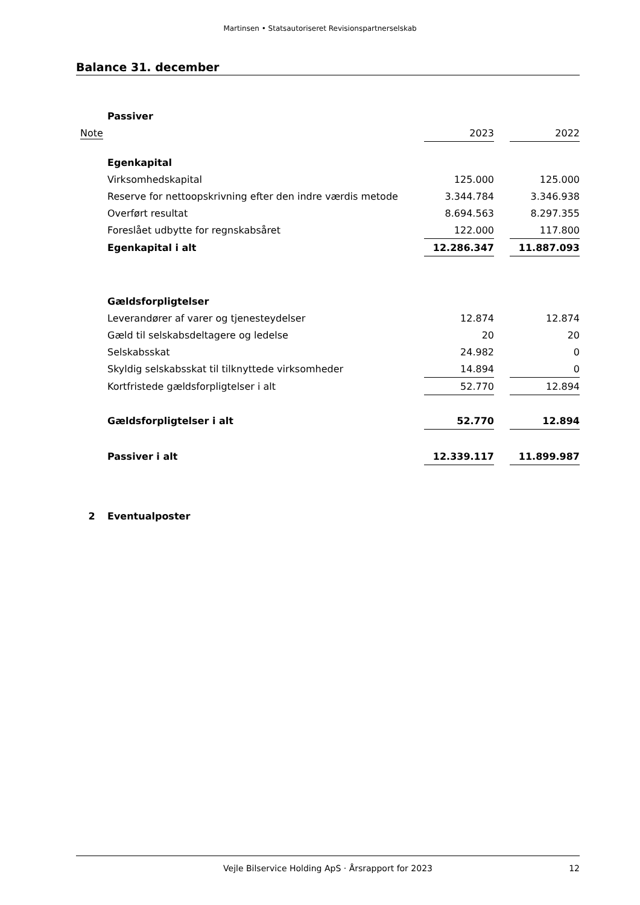Martinsen • Statsautoriseret Revisionspartnerselskab
Balance 31. december
| | Passiver | | | |
| Note | | 2023 | | 2022 |
| | Egenkapital | | | |
| | Virksomhedskapital | 125.000 | | 125.000 |
| | Reserve for nettoopskrivning efter den indre værdis metode | 3.344.784 | | 3.346.938 |
| | Overført resultat | 8.694.563 | | 8.297.355 |
| | Foreslået udbytte for regnskabsåret | 122.000 | | 117.800 |
| | Egenkapital i alt | 12.286.347 | | 11.887.093 |
| | Gældsforpligtelser | | | |
| | Leverandører af varer og tjenesteydelser | 12.874 | | 12.874 |
| | Gæld til selskabsdeltagere og ledelse | 20 | | 20 |
| | Selskabsskat | 24.982 | | 0 |
| | Skyldig selskabsskat til tilknyttede virksomheder | 14.894 | | 0 |
| | Kortfristede gældsforpligtelser i alt | 52.770 | | 12.894 |
| | Gældsforpligtelser i alt | 52.770 | | 12.894 |
| | Passiver i alt | 12.339.117 | | 11.899.987 |
| 2 | Eventualposter | | | |
Vejle Bilservice Holding ApS · Årsrapport for 2023 12